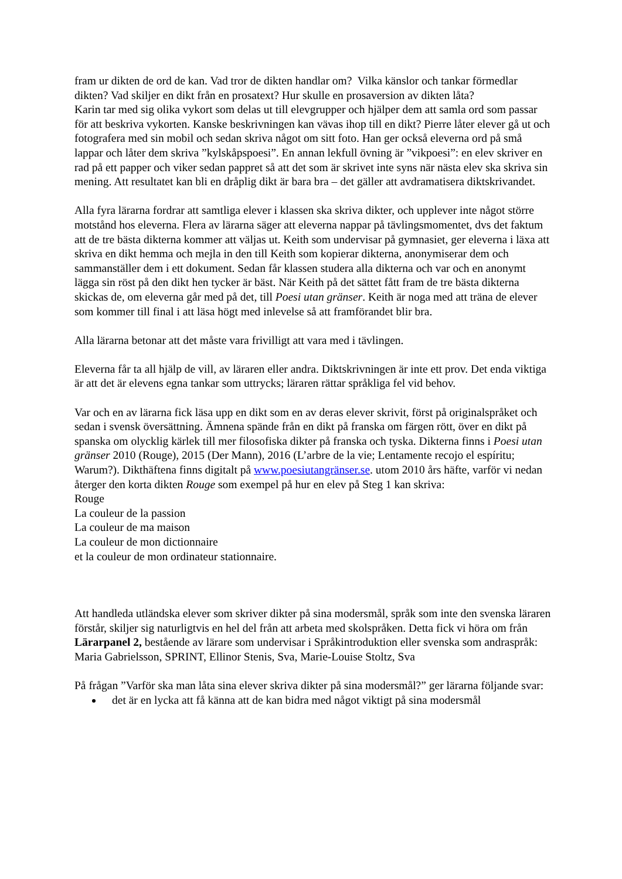fram ur dikten de ord de kan. Vad tror de dikten handlar om? Vilka känslor och tankar förmedlar dikten? Vad skiljer en dikt från en prosatext? Hur skulle en prosaversion av dikten låta?
Karin tar med sig olika vykort som delas ut till elevgrupper och hjälper dem att samla ord som passar för att beskriva vykorten. Kanske beskrivningen kan vävas ihop till en dikt? Pierre låter elever gå ut och fotografera med sin mobil och sedan skriva något om sitt foto. Han ger också eleverna ord på små lappar och låter dem skriva ”kylskåpspoesi”. En annan lekfull övning är ”vikpoesi”: en elev skriver en rad på ett papper och viker sedan pappret så att det som är skrivet inte syns när nästa elev ska skriva sin mening. Att resultatet kan bli en dråplig dikt är bara bra – det gäller att avdramatisera diktskrivandet.
Alla fyra lärarna fordrar att samtliga elever i klassen ska skriva dikter, och upplever inte något större motstånd hos eleverna. Flera av lärarna säger att eleverna nappar på tävlingsmomentet, dvs det faktum att de tre bästa dikterna kommer att väljas ut. Keith som undervisar på gymnasiet, ger eleverna i läxa att skriva en dikt hemma och mejla in den till Keith som kopierar dikterna, anonymiserar dem och sammanställer dem i ett dokument. Sedan får klassen studera alla dikterna och var och en anonymt lägga sin röst på den dikt hen tycker är bäst. När Keith på det sättet fått fram de tre bästa dikterna skickas de, om eleverna går med på det, till Poesi utan gränser. Keith är noga med att träna de elever som kommer till final i att läsa högt med inlevelse så att framförandet blir bra.
Alla lärarna betonar att det måste vara frivilligt att vara med i tävlingen.
Eleverna får ta all hjälp de vill, av läraren eller andra. Diktskrivningen är inte ett prov. Det enda viktiga är att det är elevens egna tankar som uttrycks; läraren rättar språkliga fel vid behov.
Var och en av lärarna fick läsa upp en dikt som en av deras elever skrivit, först på originalspråket och sedan i svensk översättning. Ämnena spände från en dikt på franska om färgen rött, över en dikt på spanska om olycklig kärlek till mer filosofiska dikter på franska och tyska. Dikterna finns i Poesi utan gränser 2010 (Rouge), 2015 (Der Mann), 2016 (L’arbre de la vie; Lentamente recojo el espíritu; Warum?). Dikthäftena finns digitalt på www.poesiutangränser.se. utom 2010 års häfte, varför vi nedan återger den korta dikten Rouge som exempel på hur en elev på Steg 1 kan skriva:
Rouge
La couleur de la passion
La couleur de ma maison
La couleur de mon dictionnaire
et la couleur de mon ordinateur stationnaire.
Att handleda utländska elever som skriver dikter på sina modersmål, språk som inte den svenska läraren förstår, skiljer sig naturligtvis en hel del från att arbeta med skolspråken. Detta fick vi höra om från Lärarpanel 2, bestående av lärare som undervisar i Språkintroduktion eller svenska som andraspråk:
Maria Gabrielsson, SPRINT, Ellinor Stenis, Sva, Marie-Louise Stoltz, Sva
På frågan ”Varför ska man låta sina elever skriva dikter på sina modersmål?” ger lärarna följande svar:
det är en lycka att få känna att de kan bidra med något viktigt på sina modersmål